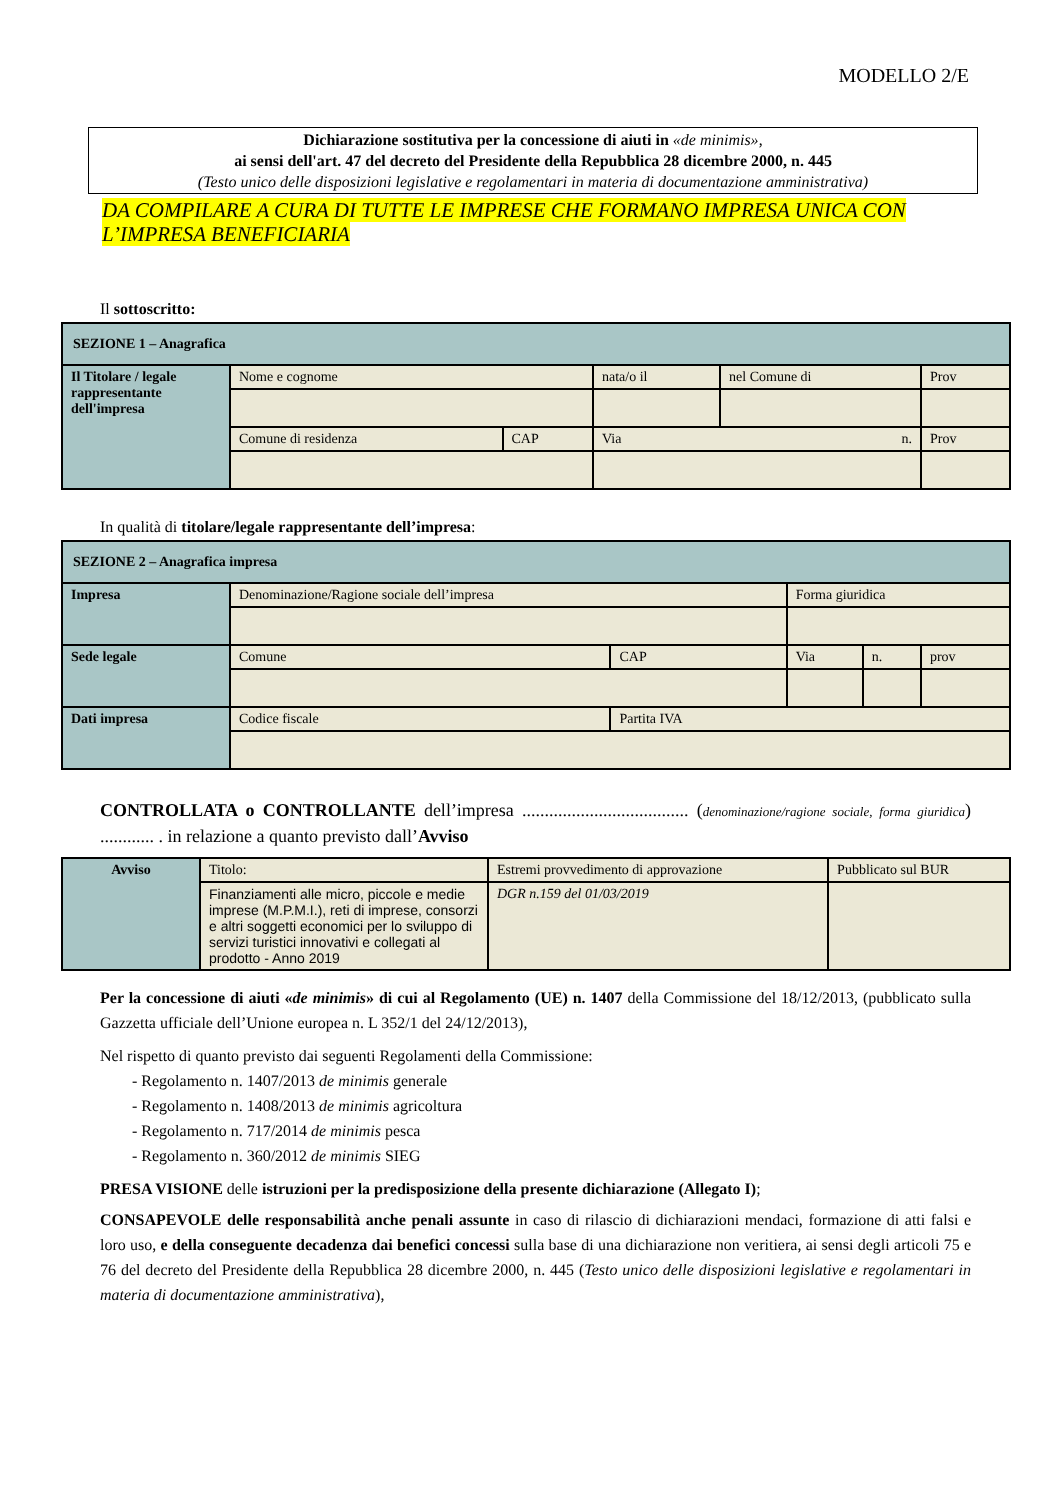MODELLO 2/E
Dichiarazione sostitutiva per la concessione di aiuti in «de minimis»,
ai sensi dell'art. 47 del decreto del Presidente della Repubblica 28 dicembre 2000, n. 445
(Testo unico delle disposizioni legislative e regolamentari in materia di documentazione amministrativa)
DA COMPILARE A CURA DI TUTTE LE IMPRESE CHE FORMANO IMPRESA UNICA CON L’IMPRESA BENEFICIARIA
Il sottoscritto:
| SEZIONE 1 – Anagrafica | | | | | |
| Il Titolare / legale rappresentante dell'impresa | Nome e cognome | | nata/o il | nel Comune di | Prov |
| | Comune di residenza | CAP | Via n. | | Prov |
In qualità di titolare/legale rappresentante dell’impresa:
| SEZIONE 2 – Anagrafica impresa | | | | | |
| Impresa | Denominazione/Ragione sociale dell’impresa | | Forma giuridica | | |
| Sede legale | Comune | CAP | Via | n. | prov |
| Dati impresa | Codice fiscale | Partita IVA | | | |
CONTROLLATA o CONTROLLANTE dell’impresa ..................................... (denominazione/ragione sociale, forma giuridica) ............ . in relazione a quanto previsto dall’Avviso
| Avviso | Titolo: | Estremi provvedimento di approvazione | Pubblicato sul BUR |
| | Finanziamenti alle micro, piccole e medie imprese (M.P.M.I.), reti di imprese, consorzi e altri soggetti economici per lo sviluppo di servizi turistici innovativi e collegati al prodotto - Anno 2019 | DGR n.159 del 01/03/2019 | |
Per la concessione di aiuti «de minimis» di cui al Regolamento (UE) n. 1407 della Commissione del 18/12/2013, (pubblicato sulla Gazzetta ufficiale dell’Unione europea n. L 352/1 del 24/12/2013),
Nel rispetto di quanto previsto dai seguenti Regolamenti della Commissione:
- Regolamento n. 1407/2013 de minimis generale
- Regolamento n. 1408/2013 de minimis agricoltura
- Regolamento n. 717/2014 de minimis pesca
- Regolamento n. 360/2012 de minimis SIEG
PRESA VISIONE delle istruzioni per la predisposizione della presente dichiarazione (Allegato I);
CONSAPEVOLE delle responsabilità anche penali assunte in caso di rilascio di dichiarazioni mendaci, formazione di atti falsi e loro uso, e della conseguente decadenza dai benefici concessi sulla base di una dichiarazione non veritiera, ai sensi degli articoli 75 e 76 del decreto del Presidente della Repubblica 28 dicembre 2000, n. 445 (Testo unico delle disposizioni legislative e regolamentari in materia di documentazione amministrativa),